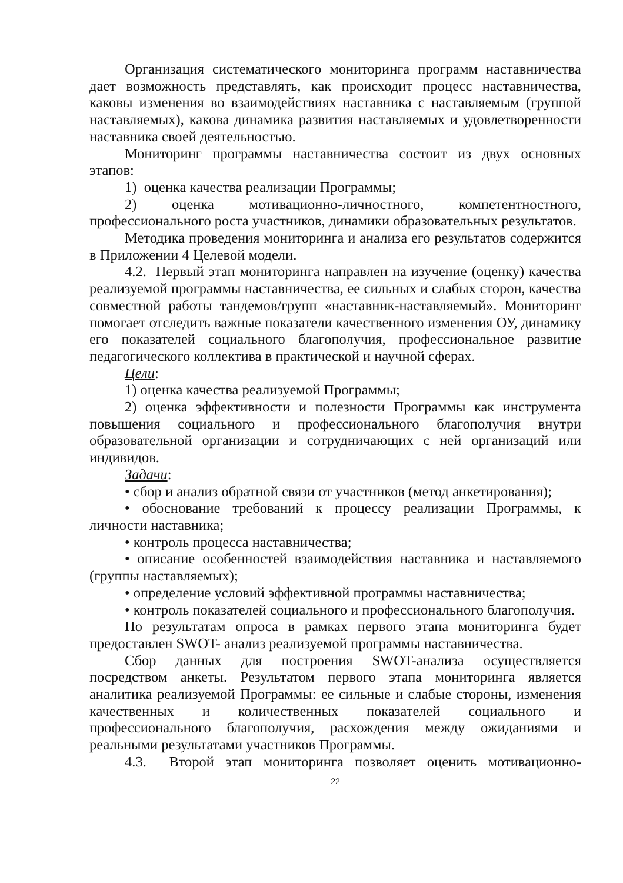Организация систематического мониторинга программ наставничества дает возможность представлять, как происходит процесс наставничества, каковы изменения во взаимодействиях наставника с наставляемым (группой наставляемых), какова динамика развития наставляемых и удовлетворенности наставника своей деятельностью.
Мониторинг программы наставничества состоит из двух основных этапов:
1) оценка качества реализации Программы;
2) оценка мотивационно-личностного, компетентностного, профессионального роста участников, динамики образовательных результатов.
Методика проведения мониторинга и анализа его результатов содержится в Приложении 4 Целевой модели.
4.2. Первый этап мониторинга направлен на изучение (оценку) качества реализуемой программы наставничества, ее сильных и слабых сторон, качества совместной работы тандемов/групп «наставник-наставляемый». Мониторинг помогает отследить важные показатели качественного изменения ОУ, динамику его показателей социального благополучия, профессиональное развитие педагогического коллектива в практической и научной сферах.
Цели:
1) оценка качества реализуемой Программы;
2) оценка эффективности и полезности Программы как инструмента повышения социального и профессионального благополучия внутри образовательной организации и сотрудничающих с ней организаций или индивидов.
Задачи:
• сбор и анализ обратной связи от участников (метод анкетирования);
• обоснование требований к процессу реализации Программы, к личности наставника;
• контроль процесса наставничества;
• описание особенностей взаимодействия наставника и наставляемого (группы наставляемых);
• определение условий эффективной программы наставничества;
• контроль показателей социального и профессионального благополучия.
По результатам опроса в рамках первого этапа мониторинга будет предоставлен SWOT- анализ реализуемой программы наставничества.
Сбор данных для построения SWOT-анализа осуществляется посредством анкеты. Результатом первого этапа мониторинга является аналитика реализуемой Программы: ее сильные и слабые стороны, изменения качественных и количественных показателей социального и профессионального благополучия, расхождения между ожиданиями и реальными результатами участников Программы.
4.3. Второй этап мониторинга позволяет оценить мотивационно-
22